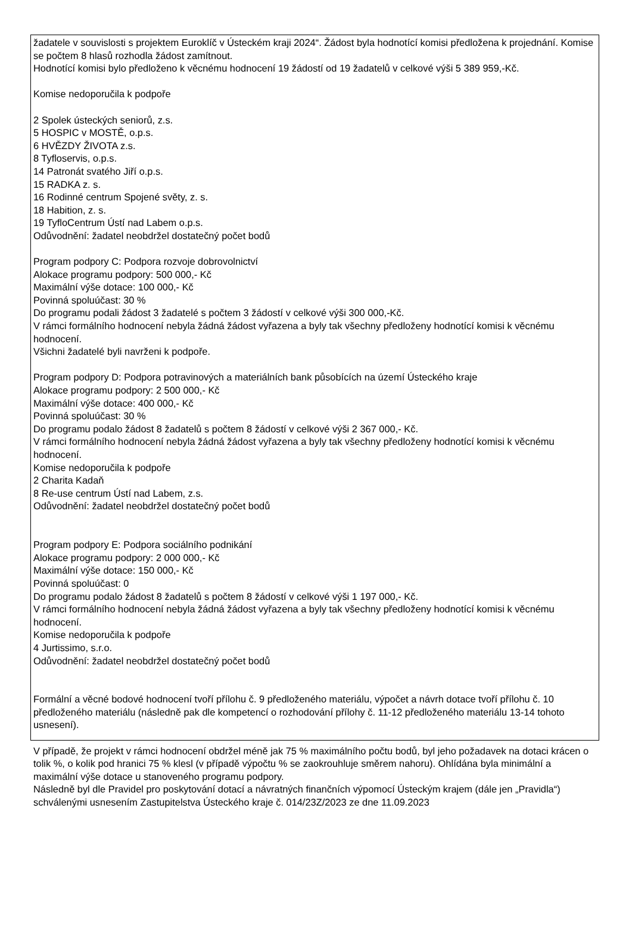žadatele v souvislosti s projektem Euroklíč v Ústeckém kraji 2024“. Žádost byla hodnotící komisi předložena k projednání. Komise se počtem 8 hlasů rozhodla žádost zamítnout.
Hodnotící komisi bylo předloženo k věcnému hodnocení 19 žádostí od 19 žadatelů v celkové výši 5 389 959,-Kč.
Komise nedoporučila k podpoře
2 Spolek ústeckých seniorů, z.s.
5 HOSPIC v MOSTĚ, o.p.s.
6 HVĚZDY ŽIVOTA z.s.
8 Tyfloservis, o.p.s.
14 Patronát svatého Jiří o.p.s.
15 RADKA z. s.
16 Rodinné centrum Spojené světy, z. s.
18 Habition, z. s.
19 TyfloCentrum Ústí nad Labem o.p.s.
Odůvodnění: žadatel neobdržel dostatečný počet bodů
Program podpory C: Podpora rozvoje dobrovolnictví
Alokace programu podpory: 500 000,- Kč
Maximální výše dotace: 100 000,- Kč
Povinná spoluúčast: 30 %
Do programu podali žádost 3 žadatelé s počtem 3 žádostí v celkové výši 300 000,-Kč.
V rámci formálního hodnocení nebyla žádná žádost vyřazena a byly tak všechny předloženy hodnotící komisi k věcnému hodnocení.
Všichni žadatelé byli navrženi k podpoře.
Program podpory D: Podpora potravinových a materiálních bank působících na území Ústeckého kraje
Alokace programu podpory: 2 500 000,- Kč
Maximální výše dotace: 400 000,- Kč
Povinná spoluúčast: 30 %
Do programu podalo žádost 8 žadatelů s počtem 8 žádostí v celkové výši 2 367 000,- Kč.
V rámci formálního hodnocení nebyla žádná žádost vyřazena a byly tak všechny předloženy hodnotící komisi k věcnému hodnocení.
Komise nedoporučila k podpoře
2 Charita Kadaň
8 Re-use centrum Ústí nad Labem, z.s.
Odůvodnění: žadatel neobdržel dostatečný počet bodů
Program podpory E: Podpora sociálního podnikání
Alokace programu podpory: 2 000 000,- Kč
Maximální výše dotace: 150 000,- Kč
Povinná spoluúčast: 0
Do programu podalo žádost 8 žadatelů s počtem 8 žádostí v celkové výši 1 197 000,- Kč.
V rámci formálního hodnocení nebyla žádná žádost vyřazena a byly tak všechny předloženy hodnotící komisi k věcnému hodnocení.
Komise nedoporučila k podpoře
4 Jurtissimo, s.r.o.
Odůvodnění: žadatel neobdržel dostatečný počet bodů
Formální a věcné bodové hodnocení tvoří přílohu č. 9 předloženého materiálu, výpočet a návrh dotace tvoří přílohu č. 10 předloženého materiálu (následně pak dle kompetencí o rozhodování přílohy č. 11-12 předloženého materiálu 13-14 tohoto usnesení).
V případě, že projekt v rámci hodnocení obdržel méně jak 75 % maximálního počtu bodů, byl jeho požadavek na dotaci krácen o tolik %, o kolik pod hranici 75 % klesl (v případě výpočtu % se zaokrouhluje směrem nahoru). Ohlídána byla minimální a maximální výše dotace u stanoveného programu podpory.
Následně byl dle Pravidel pro poskytování dotací a návratných finančních výpomocí Ústeckým krajem (dále jen „Pravidla“) schválenými usnesením Zastupitelstva Ústeckého kraje č. 014/23Z/2023 ze dne 11.09.2023